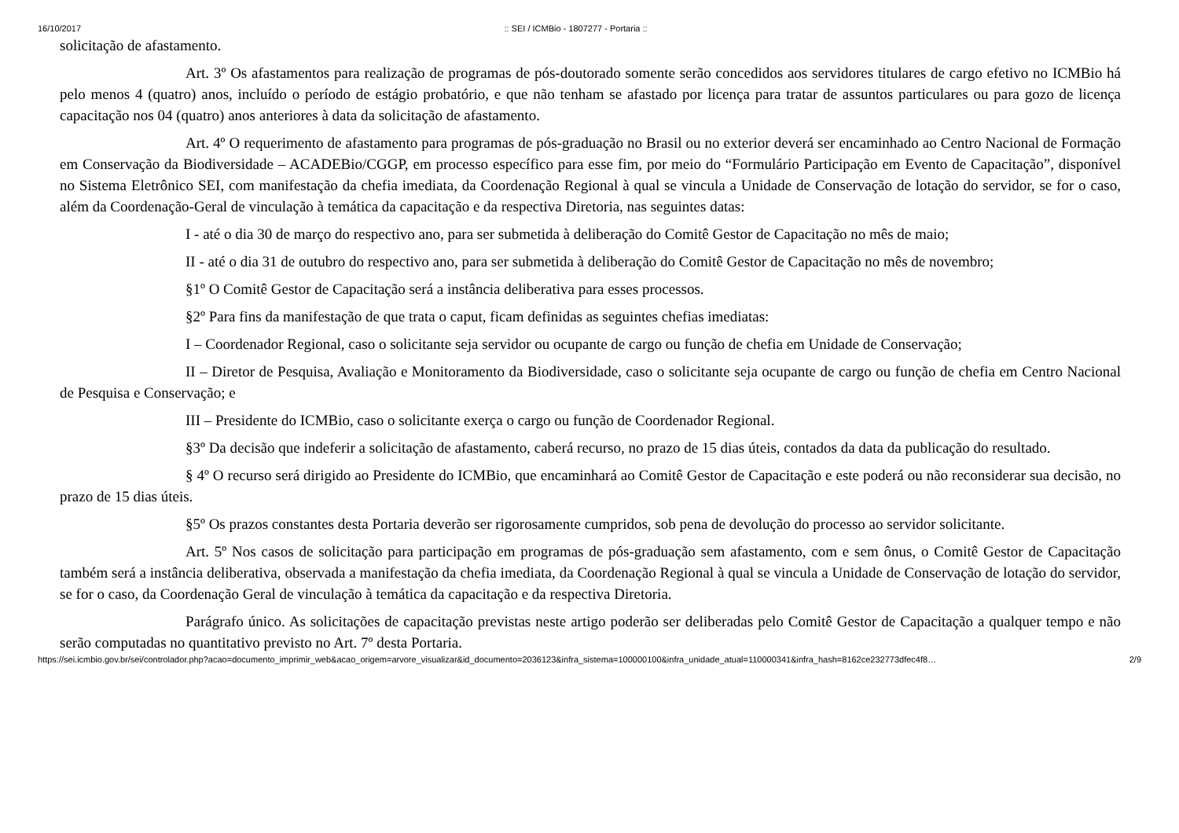16/10/2017:: SEI / ICMBio - 1807277 - Portaria ::
solicitação de afastamento.
Art. 3º Os afastamentos para realização de programas de pós-doutorado somente serão concedidos aos servidores titulares de cargo efetivo no ICMBio há pelo menos 4 (quatro) anos, incluído o período de estágio probatório, e que não tenham se afastado por licença para tratar de assuntos particulares ou para gozo de licença capacitação nos 04 (quatro) anos anteriores à data da solicitação de afastamento.
Art. 4º O requerimento de afastamento para programas de pós-graduação no Brasil ou no exterior deverá ser encaminhado ao Centro Nacional de Formação em Conservação da Biodiversidade – ACADEBio/CGGP, em processo específico para esse fim, por meio do “Formulário Participação em Evento de Capacitação”, disponível no Sistema Eletrônico SEI, com manifestação da chefia imediata, da Coordenação Regional à qual se vincula a Unidade de Conservação de lotação do servidor, se for o caso, além da Coordenação-Geral de vinculação à temática da capacitação e da respectiva Diretoria, nas seguintes datas:
I - até o dia 30 de março do respectivo ano, para ser submetida à deliberação do Comitê Gestor de Capacitação no mês de maio;
II - até o dia 31 de outubro do respectivo ano, para ser submetida à deliberação do Comitê Gestor de Capacitação no mês de novembro;
§1º O Comitê Gestor de Capacitação será a instância deliberativa para esses processos.
§2º Para fins da manifestação de que trata o caput, ficam definidas as seguintes chefias imediatas:
I – Coordenador Regional, caso o solicitante seja servidor ou ocupante de cargo ou função de chefia em Unidade de Conservação;
II – Diretor de Pesquisa, Avaliação e Monitoramento da Biodiversidade, caso o solicitante seja ocupante de cargo ou função de chefia em Centro Nacional de Pesquisa e Conservação; e
III – Presidente do ICMBio, caso o solicitante exerça o cargo ou função de Coordenador Regional.
§3º Da decisão que indeferir a solicitação de afastamento, caberá recurso, no prazo de 15 dias úteis, contados da data da publicação do resultado.
§ 4º O recurso será dirigido ao Presidente do ICMBio, que encaminhará ao Comitê Gestor de Capacitação e este poderá ou não reconsiderar sua decisão, no prazo de 15 dias úteis.
§5º Os prazos constantes desta Portaria deverão ser rigorosamente cumpridos, sob pena de devolução do processo ao servidor solicitante.
Art. 5º Nos casos de solicitação para participação em programas de pós-graduação sem afastamento, com e sem ônus, o Comitê Gestor de Capacitação também será a instância deliberativa, observada a manifestação da chefia imediata, da Coordenação Regional à qual se vincula a Unidade de Conservação de lotação do servidor, se for o caso, da Coordenação Geral de vinculação à temática da capacitação e da respectiva Diretoria.
Parágrafo único. As solicitações de capacitação previstas neste artigo poderão ser deliberadas pelo Comitê Gestor de Capacitação a qualquer tempo e não serão computadas no quantitativo previsto no Art. 7º desta Portaria.
https://sei.icmbio.gov.br/sei/controlador.php?acao=documento_imprimir_web&acao_origem=arvore_visualizar&id_documento=2036123&infra_sistema=100000100&infra_unidade_atual=110000341&infra_hash=8162ce232773dfec4f8… 2/9